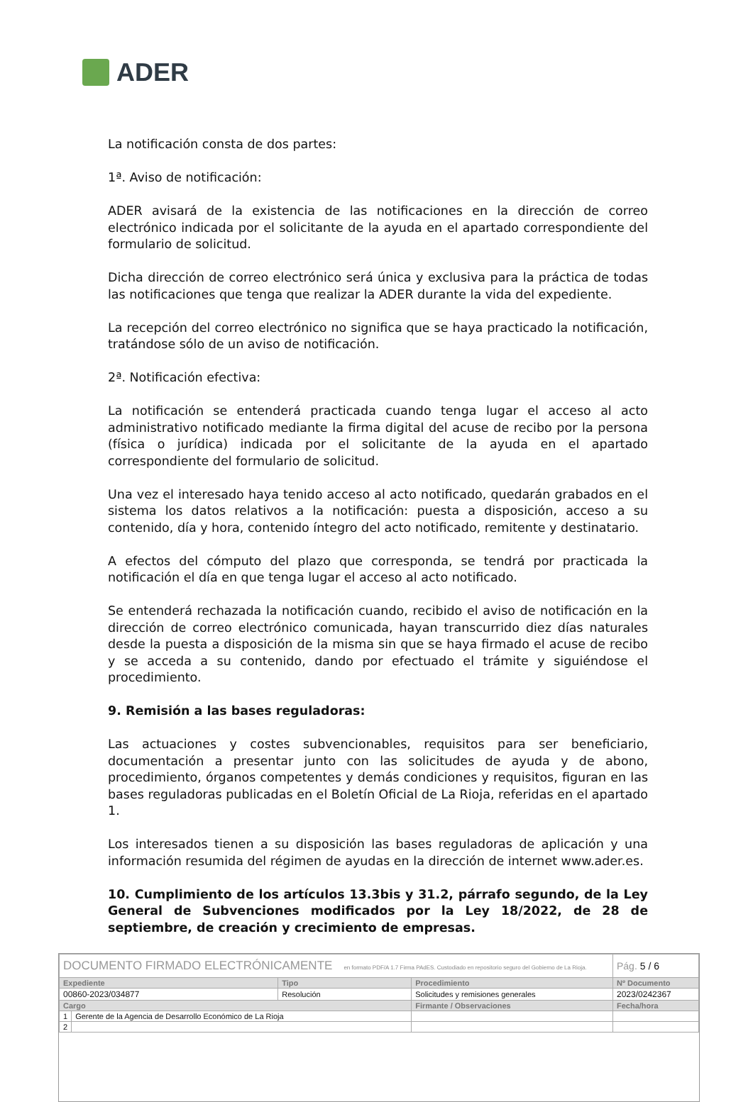ADER
La notificación consta de dos partes:
1ª. Aviso de notificación:
ADER avisará de la existencia de las notificaciones en la dirección de correo electrónico indicada por el solicitante de la ayuda en el apartado correspondiente del formulario de solicitud.
Dicha dirección de correo electrónico será única y exclusiva para la práctica de todas las notificaciones que tenga que realizar la ADER durante la vida del expediente.
La recepción del correo electrónico no significa que se haya practicado la notificación, tratándose sólo de un aviso de notificación.
2ª. Notificación efectiva:
La notificación se entenderá practicada cuando tenga lugar el acceso al acto administrativo notificado mediante la firma digital del acuse de recibo por la persona (física o jurídica) indicada por el solicitante de la ayuda en el apartado correspondiente del formulario de solicitud.
Una vez el interesado haya tenido acceso al acto notificado, quedarán grabados en el sistema los datos relativos a la notificación: puesta a disposición, acceso a su contenido, día y hora, contenido íntegro del acto notificado, remitente y destinatario.
A efectos del cómputo del plazo que corresponda, se tendrá por practicada la notificación el día en que tenga lugar el acceso al acto notificado.
Se entenderá rechazada la notificación cuando, recibido el aviso de notificación en la dirección de correo electrónico comunicada, hayan transcurrido diez días naturales desde la puesta a disposición de la misma sin que se haya firmado el acuse de recibo y se acceda a su contenido, dando por efectuado el trámite y siguiéndose el procedimiento.
9. Remisión a las bases reguladoras:
Las actuaciones y costes subvencionables, requisitos para ser beneficiario, documentación a presentar junto con las solicitudes de ayuda y de abono, procedimiento, órganos competentes y demás condiciones y requisitos, figuran en las bases reguladoras publicadas en el Boletín Oficial de La Rioja, referidas en el apartado 1.
Los interesados tienen a su disposición las bases reguladoras de aplicación y una información resumida del régimen de ayudas en la dirección de internet www.ader.es.
10. Cumplimiento de los artículos 13.3bis y 31.2, párrafo segundo, de la Ley General de Subvenciones modificados por la Ley 18/2022, de 28 de septiembre, de creación y crecimiento de empresas.
| DOCUMENTO FIRMADO ELECTRÓNICAMENTE en formato PDF/A 1.7 Firma PAdES. Custodiado en repositorio seguro del Gobierno de La Rioja. | | | | Pág. 5 / 6 |
| Expediente | | Tipo | Procedimiento | Nº Documento |
| 00860-2023/034877 | | Resolución | Solicitudes y remisiones generales | 2023/0242367 |
| Cargo | | | Firmante / Observaciones | Fecha/hora |
| 1 | Gerente de la Agencia de Desarrollo Económico de La Rioja | | | |
| 2 | | | | |